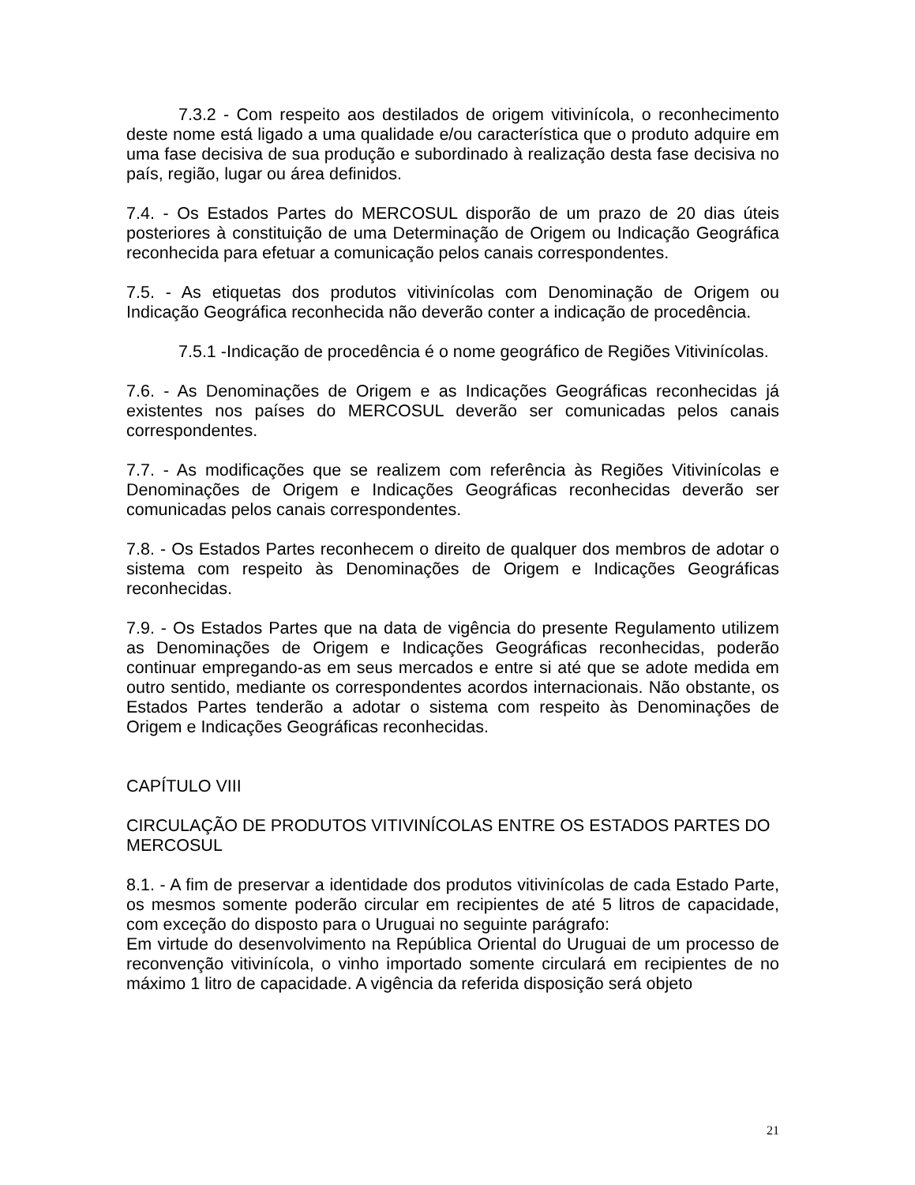7.3.2 - Com respeito aos destilados de origem vitivinícola, o reconhecimento deste nome está ligado a uma qualidade e/ou característica que o produto adquire em uma fase decisiva de sua produção e subordinado à realização desta fase decisiva no país, região, lugar ou área definidos.
7.4. - Os Estados Partes do MERCOSUL disporão de um prazo de 20 dias úteis posteriores à constituição de uma Determinação de Origem ou Indicação Geográfica reconhecida para efetuar a comunicação pelos canais correspondentes.
7.5. - As etiquetas dos produtos vitivinícolas com Denominação de Origem ou Indicação Geográfica reconhecida não deverão conter a indicação de procedência.
7.5.1 -Indicação de procedência é o nome geográfico de Regiões Vitivinícolas.
7.6. - As Denominações de Origem e as Indicações Geográficas reconhecidas já existentes nos países do MERCOSUL deverão ser comunicadas pelos canais correspondentes.
7.7. - As modificações que se realizem com referência às Regiões Vitivinícolas e Denominações de Origem e Indicações Geográficas reconhecidas deverão ser comunicadas pelos canais correspondentes.
7.8. - Os Estados Partes reconhecem o direito de qualquer dos membros de adotar o sistema com respeito às Denominações de Origem e Indicações Geográficas reconhecidas.
7.9. - Os Estados Partes que na data de vigência do presente Regulamento utilizem as Denominações de Origem e Indicações Geográficas reconhecidas, poderão continuar empregando-as em seus mercados e entre si até que se adote medida em outro sentido, mediante os correspondentes acordos internacionais. Não obstante, os Estados Partes tenderão a adotar o sistema com respeito às Denominações de Origem e Indicações Geográficas reconhecidas.
CAPÍTULO VIII
CIRCULAÇÃO DE PRODUTOS VITIVINÍCOLAS ENTRE OS ESTADOS PARTES DO MERCOSUL
8.1. - A fim de preservar a identidade dos produtos vitivinícolas de cada Estado Parte, os mesmos somente poderão circular em recipientes de até 5 litros de capacidade, com exceção do disposto para o Uruguai no seguinte parágrafo:
Em virtude do desenvolvimento na República Oriental do Uruguai de um processo de reconvenção vitivinícola, o vinho importado somente circulará em recipientes de no máximo 1 litro de capacidade. A vigência da referida disposição será objeto
21